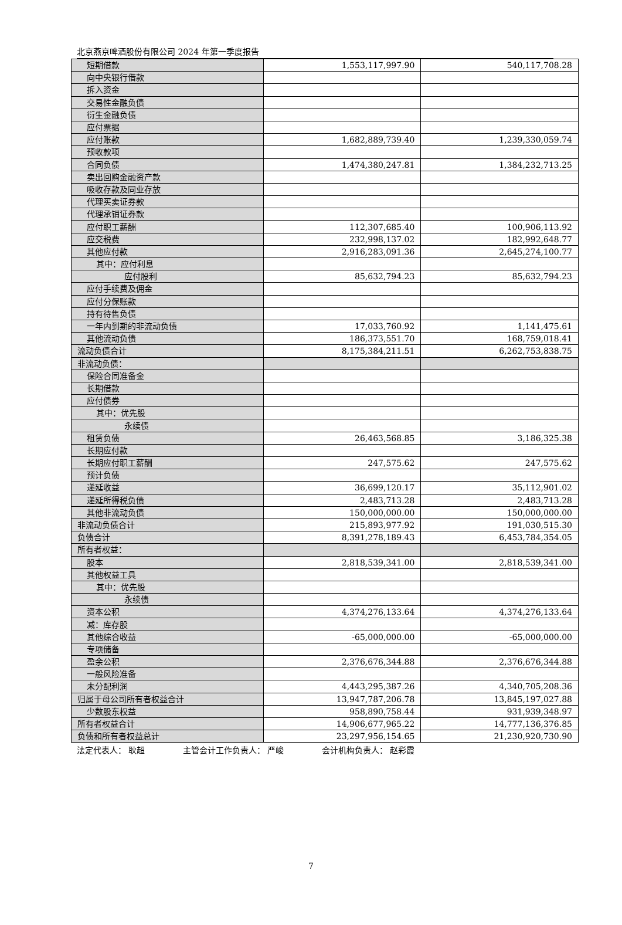北京燕京啤酒股份有限公司 2024 年第一季度报告
| 短期借款 | 1,553,117,997.90 | 540,117,708.28 |
| 向中央银行借款 | | |
| 拆入资金 | | |
| 交易性金融负债 | | |
| 衍生金融负债 | | |
| 应付票据 | | |
| 应付账款 | 1,682,889,739.40 | 1,239,330,059.74 |
| 预收款项 | | |
| 合同负债 | 1,474,380,247.81 | 1,384,232,713.25 |
| 卖出回购金融资产款 | | |
| 吸收存款及同业存放 | | |
| 代理买卖证券款 | | |
| 代理承销证券款 | | |
| 应付职工薪酬 | 112,307,685.40 | 100,906,113.92 |
| 应交税费 | 232,998,137.02 | 182,992,648.77 |
| 其他应付款 | 2,916,283,091.36 | 2,645,274,100.77 |
| 其中：应付利息 | | |
| 应付股利 | 85,632,794.23 | 85,632,794.23 |
| 应付手续费及佣金 | | |
| 应付分保账款 | | |
| 持有待售负债 | | |
| 一年内到期的非流动负债 | 17,033,760.92 | 1,141,475.61 |
| 其他流动负债 | 186,373,551.70 | 168,759,018.41 |
| 流动负债合计 | 8,175,384,211.51 | 6,262,753,838.75 |
| 非流动负债： | | |
| 保险合同准备金 | | |
| 长期借款 | | |
| 应付债券 | | |
| 其中：优先股 | | |
| 永续债 | | |
| 租赁负债 | 26,463,568.85 | 3,186,325.38 |
| 长期应付款 | | |
| 长期应付职工薪酬 | 247,575.62 | 247,575.62 |
| 预计负债 | | |
| 递延收益 | 36,699,120.17 | 35,112,901.02 |
| 递延所得税负债 | 2,483,713.28 | 2,483,713.28 |
| 其他非流动负债 | 150,000,000.00 | 150,000,000.00 |
| 非流动负债合计 | 215,893,977.92 | 191,030,515.30 |
| 负债合计 | 8,391,278,189.43 | 6,453,784,354.05 |
| 所有者权益： | | |
| 股本 | 2,818,539,341.00 | 2,818,539,341.00 |
| 其他权益工具 | | |
| 其中：优先股 | | |
| 永续债 | | |
| 资本公积 | 4,374,276,133.64 | 4,374,276,133.64 |
| 减：库存股 | | |
| 其他综合收益 | -65,000,000.00 | -65,000,000.00 |
| 专项储备 | | |
| 盈余公积 | 2,376,676,344.88 | 2,376,676,344.88 |
| 一般风险准备 | | |
| 未分配利润 | 4,443,295,387.26 | 4,340,705,208.36 |
| 归属于母公司所有者权益合计 | 13,947,787,206.78 | 13,845,197,027.88 |
| 少数股东权益 | 958,890,758.44 | 931,939,348.97 |
| 所有者权益合计 | 14,906,677,965.22 | 14,777,136,376.85 |
| 负债和所有者权益总计 | 23,297,956,154.65 | 21,230,920,730.90 |
法定代表人： 耿超 主管会计工作负责人： 严峻 会计机构负责人： 赵彩霞
7